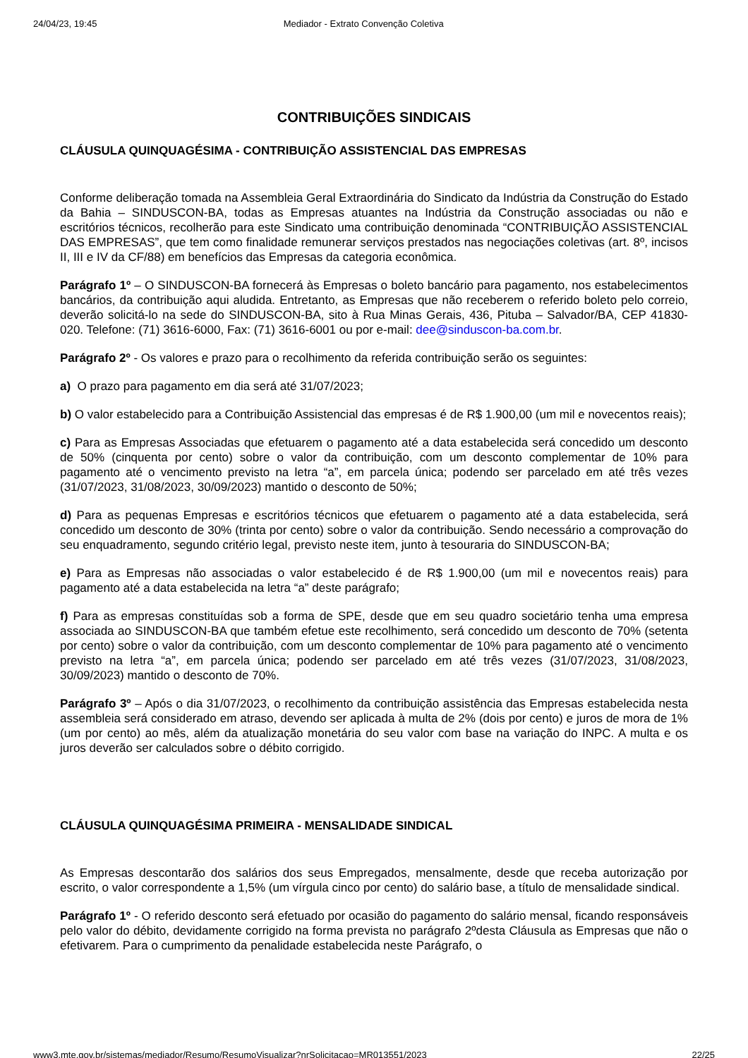24/04/23, 19:45 Mediador - Extrato Convenção Coletiva
CONTRIBUIÇÕES SINDICAIS
CLÁUSULA QUINQUAGÉSIMA - CONTRIBUIÇÃO ASSISTENCIAL DAS EMPRESAS
Conforme deliberação tomada na Assembleia Geral Extraordinária do Sindicato da Indústria da Construção do Estado da Bahia – SINDUSCON-BA, todas as Empresas atuantes na Indústria da Construção associadas ou não e escritórios técnicos, recolherão para este Sindicato uma contribuição denominada “CONTRIBUIÇÃO ASSISTENCIAL DAS EMPRESAS”, que tem como finalidade remunerar serviços prestados nas negociações coletivas (art. 8º, incisos II, III e IV da CF/88) em benefícios das Empresas da categoria econômica.
Parágrafo 1º – O SINDUSCON-BA fornecerá às Empresas o boleto bancário para pagamento, nos estabelecimentos bancários, da contribuição aqui aludida. Entretanto, as Empresas que não receberem o referido boleto pelo correio, deverão solicitá-lo na sede do SINDUSCON-BA, sito à Rua Minas Gerais, 436, Pituba – Salvador/BA, CEP 41830-020. Telefone: (71) 3616-6000, Fax: (71) 3616-6001 ou por e-mail: dee@sinduscon-ba.com.br.
Parágrafo 2º - Os valores e prazo para o recolhimento da referida contribuição serão os seguintes:
a) O prazo para pagamento em dia será até 31/07/2023;
b) O valor estabelecido para a Contribuição Assistencial das empresas é de R$ 1.900,00 (um mil e novecentos reais);
c) Para as Empresas Associadas que efetuarem o pagamento até a data estabelecida será concedido um desconto de 50% (cinquenta por cento) sobre o valor da contribuição, com um desconto complementar de 10% para pagamento até o vencimento previsto na letra “a”, em parcela única; podendo ser parcelado em até três vezes (31/07/2023, 31/08/2023, 30/09/2023) mantido o desconto de 50%;
d) Para as pequenas Empresas e escritórios técnicos que efetuarem o pagamento até a data estabelecida, será concedido um desconto de 30% (trinta por cento) sobre o valor da contribuição. Sendo necessário a comprovação do seu enquadramento, segundo critério legal, previsto neste item, junto à tesouraria do SINDUSCON-BA;
e) Para as Empresas não associadas o valor estabelecido é de R$ 1.900,00 (um mil e novecentos reais) para pagamento até a data estabelecida na letra “a” deste parágrafo;
f) Para as empresas constituídas sob a forma de SPE, desde que em seu quadro societário tenha uma empresa associada ao SINDUSCON-BA que também efetue este recolhimento, será concedido um desconto de 70% (setenta por cento) sobre o valor da contribuição, com um desconto complementar de 10% para pagamento até o vencimento previsto na letra “a”, em parcela única; podendo ser parcelado em até três vezes (31/07/2023, 31/08/2023, 30/09/2023) mantido o desconto de 70%.
Parágrafo 3º – Após o dia 31/07/2023, o recolhimento da contribuição assistência das Empresas estabelecida nesta assembleia será considerado em atraso, devendo ser aplicada à multa de 2% (dois por cento) e juros de mora de 1% (um por cento) ao mês, além da atualização monetária do seu valor com base na variação do INPC. A multa e os juros deverão ser calculados sobre o débito corrigido.
CLÁUSULA QUINQUAGÉSIMA PRIMEIRA - MENSALIDADE SINDICAL
As Empresas descontarão dos salários dos seus Empregados, mensalmente, desde que receba autorização por escrito, o valor correspondente a 1,5% (um vírgula cinco por cento) do salário base, a título de mensalidade sindical.
Parágrafo 1º - O referido desconto será efetuado por ocasião do pagamento do salário mensal, ficando responsáveis pelo valor do débito, devidamente corrigido na forma prevista no parágrafo 2ºdesta Cláusula as Empresas que não o efetivarem. Para o cumprimento da penalidade estabelecida neste Parágrafo, o
www3.mte.gov.br/sistemas/mediador/Resumo/ResumoVisualizar?nrSolicitacao=MR013551/2023 22/25